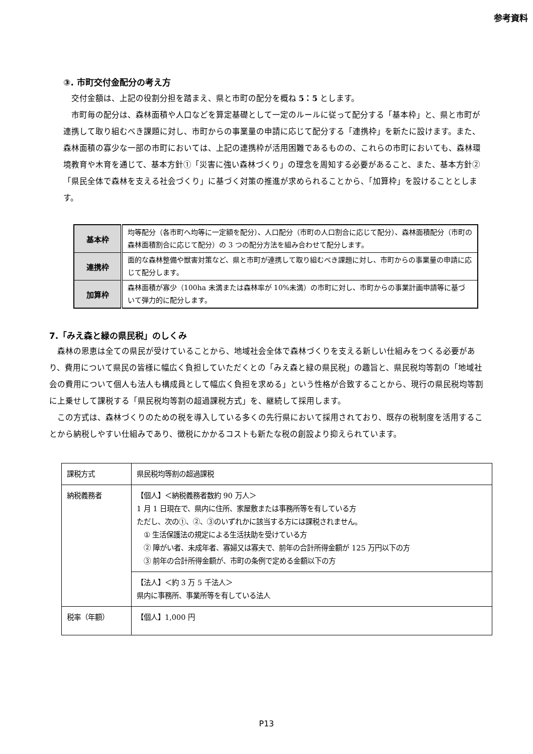参考資料
③. 市町交付金配分の考え方
交付金額は、上記の役割分担を踏まえ、県と市町の配分を概ね 5：5 とします。
市町毎の配分は、森林面積や人口などを算定基礎として一定のルールに従って配分する「基本枠」と、県と市町が連携して取り組むべき課題に対し、市町からの事業量の申請に応じて配分する「連携枠」を新たに設けます。また、森林面積の寡少な一部の市町においては、上記の連携枠が活用困難であるものの、これらの市町においても、森林環境教育や木育を通じて、基本方針①「災害に強い森林づくり」の理念を周知する必要があること、また、基本方針②「県民全体で森林を支える社会づくり」に基づく対策の推進が求められることから、「加算枠」を設けることとします。
| 基本枠 | 均等配分（各市町へ均等に一定額を配分）、人口配分（市町の人口割合に応じて配分）、森林面積配分（市町の森林面積割合に応じて配分）の 3 つの配分方法を組み合わせて配分します。 |
| 連携枠 | 面的な森林整備や獣害対策など、県と市町が連携して取り組むべき課題に対し、市町からの事業量の申請に応じて配分します。 |
| 加算枠 | 森林面積が寡少（100ha 未満または森林率が 10%未満）の市町に対し、市町からの事業計画申請等に基づいて弾力的に配分します。 |
7.「みえ森と緑の県民税」のしくみ
森林の恩恵は全ての県民が受けていることから、地域社会全体で森林づくりを支える新しい仕組みをつくる必要があり、費用について県民の皆様に幅広く負担していただくとの「みえ森と緑の県民税」の趣旨と、県民税均等割の「地域社会の費用について個人も法人も構成員として幅広く負担を求める」という性格が合致することから、現行の県民税均等割に上乗せして課税する「県民税均等割の超過課税方式」を、継続して採用します。
この方式は、森林づくりのための税を導入している多くの先行県において採用されており、既存の税制度を活用することから納税しやすい仕組みであり、徴税にかかるコストも新たな税の創設より抑えられています。
| 課税方式 | 県民税均等割の超過課税 |
| 納税義務者 | 【個人】＜納税義務者数約 90 万人＞ 1 月 1 日現在で、県内に住所、家屋敷または事務所等を有している方 ただし、次の①、②、③のいずれかに該当する方には課税されません。 ① 生活保護法の規定による生活扶助を受けている方 ② 障がい者、未成年者、寡婦又は寡夫で、前年の合計所得金額が 125 万円以下の方 ③ 前年の合計所得金額が、市町の条例で定める金額以下の方 |
| | 【法人】＜約 3 万 5 千法人＞ 県内に事務所、事業所等を有している法人 |
| 税率（年額） | 【個人】1,000 円 |
P13